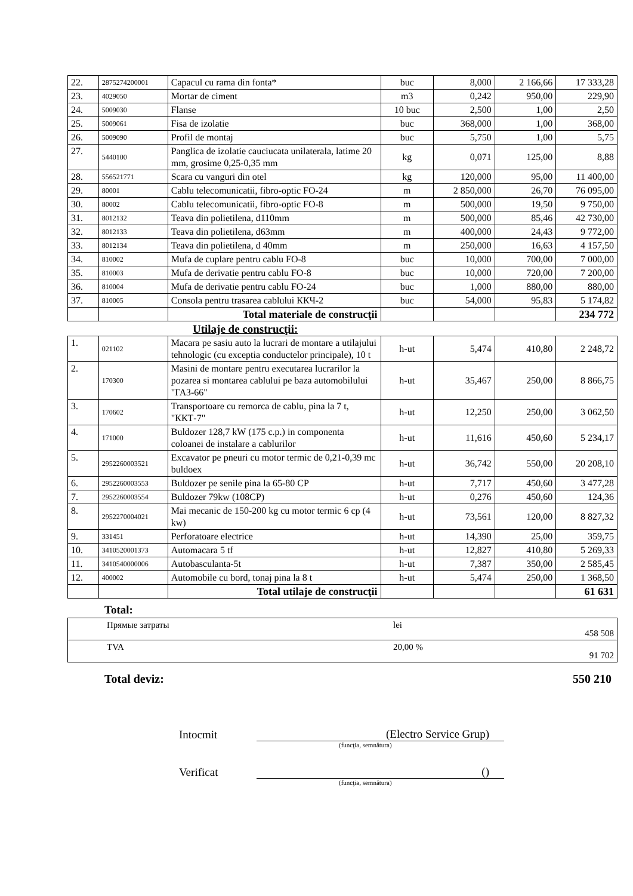| 22. | 2875274200001 | Capacul cu rama din fonta* | buc | 8,000 | 2 166,66 | 17 333,28 |
| 23. | 4029050 | Mortar de ciment | m3 | 0,242 | 950,00 | 229,90 |
| 24. | 5009030 | Flanse | 10 buc | 2,500 | 1,00 | 2,50 |
| 25. | 5009061 | Fisa de izolatie | buc | 368,000 | 1,00 | 368,00 |
| 26. | 5009090 | Profil de montaj | buc | 5,750 | 1,00 | 5,75 |
| 27. | 5440100 | Panglica de izolatie cauciucata unilaterala, latime 20 mm, grosime 0,25-0,35 mm | kg | 0,071 | 125,00 | 8,88 |
| 28. | 556521771 | Scara cu vanguri din otel | kg | 120,000 | 95,00 | 11 400,00 |
| 29. | 80001 | Cablu telecomunicatii, fibro-optic FO-24 | m | 2 850,000 | 26,70 | 76 095,00 |
| 30. | 80002 | Cablu telecomunicatii, fibro-optic FO-8 | m | 500,000 | 19,50 | 9 750,00 |
| 31. | 8012132 | Teava din polietilena, d110mm | m | 500,000 | 85,46 | 42 730,00 |
| 32. | 8012133 | Teava din polietilena, d63mm | m | 400,000 | 24,43 | 9 772,00 |
| 33. | 8012134 | Teava din polietilena, d 40mm | m | 250,000 | 16,63 | 4 157,50 |
| 34. | 810002 | Mufa de cuplare pentru cablu FO-8 | buc | 10,000 | 700,00 | 7 000,00 |
| 35. | 810003 | Mufa de derivatie pentru cablu FO-8 | buc | 10,000 | 720,00 | 7 200,00 |
| 36. | 810004 | Mufa de derivatie pentru cablu FO-24 | buc | 1,000 | 880,00 | 880,00 |
| 37. | 810005 | Consola pentru trasarea cablului ККЧ-2 | buc | 54,000 | 95,83 | 5 174,82 |
| | | Total materiale de construcţii | | | | 234 772 |
Utilaje de construcţii:
| 1. | 021102 | Macara pe sasiu auto la lucrari de montare a utilajului tehnologic (cu exceptia conductelor principale), 10 t | h-ut | 5,474 | 410,80 | 2 248,72 |
| 2. | 170300 | Masini de montare pentru executarea lucrarilor la pozarea si montarea cablului pe baza automobilului "ГАЗ-66" | h-ut | 35,467 | 250,00 | 8 866,75 |
| 3. | 170602 | Transportoare cu remorca de cablu, pina la 7 t, "ККТ-7" | h-ut | 12,250 | 250,00 | 3 062,50 |
| 4. | 171000 | Buldozer 128,7 kW (175 c.p.) in componenta coloanei de instalare a cablurilor | h-ut | 11,616 | 450,60 | 5 234,17 |
| 5. | 2952260003521 | Excavator pe pneuri cu motor termic de 0,21-0,39 mc buldoex | h-ut | 36,742 | 550,00 | 20 208,10 |
| 6. | 2952260003553 | Buldozer pe senile pina la 65-80 CP | h-ut | 7,717 | 450,60 | 3 477,28 |
| 7. | 2952260003554 | Buldozer 79kw (108CP) | h-ut | 0,276 | 450,60 | 124,36 |
| 8. | 2952270004021 | Mai mecanic de 150-200 kg cu motor termic 6 cp (4 kw) | h-ut | 73,561 | 120,00 | 8 827,32 |
| 9. | 331451 | Perforatoare electrice | h-ut | 14,390 | 25,00 | 359,75 |
| 10. | 3410520001373 | Automacara 5 tf | h-ut | 12,827 | 410,80 | 5 269,33 |
| 11. | 3410540000006 | Autobasculanta-5t | h-ut | 7,387 | 350,00 | 2 585,45 |
| 12. | 400002 | Automobile cu bord, tonaj pina la 8 t | h-ut | 5,474 | 250,00 | 1 368,50 |
| | | Total utilaje de construcţii | | | | 61 631 |
Total:
| | Прямые затраты | lei | 458 508 |
| | TVA | 20,00 % | 91 702 |
Total deviz: 550 210
Intocmit (Electro Service Grup)
(funcţia, semnătura)
Verificat ()
(funcţia, semnătura)